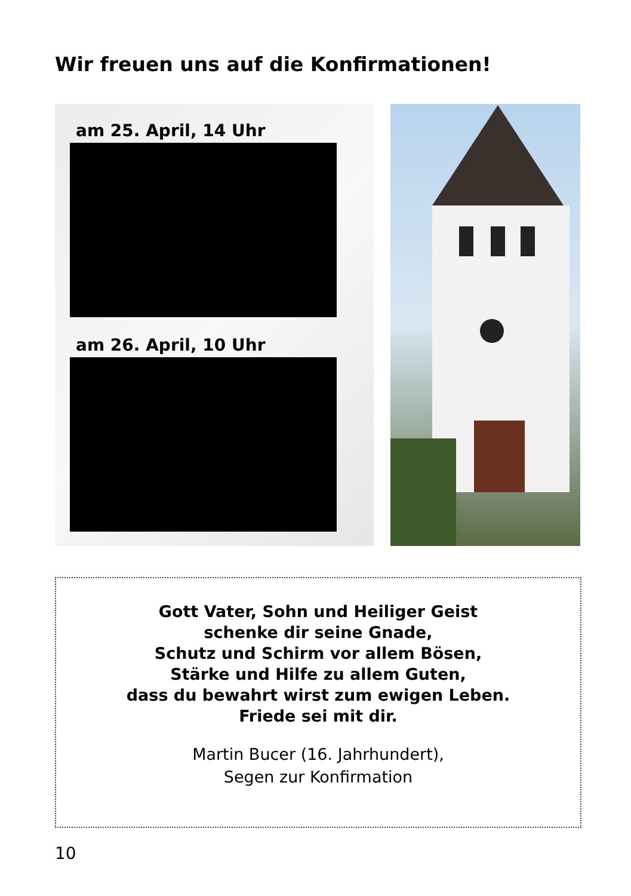Wir freuen uns auf die Konfirmationen!
am 25. April, 14 Uhr
am 26. April, 10 Uhr
Gott Vater, Sohn und Heiliger Geist
schenke dir seine Gnade,
Schutz und Schirm vor allem Bösen,
Stärke und Hilfe zu allem Guten,
dass du bewahrt wirst zum ewigen Leben.
Friede sei mit dir.
Martin Bucer (16. Jahrhundert),
Segen zur Konfirmation
10